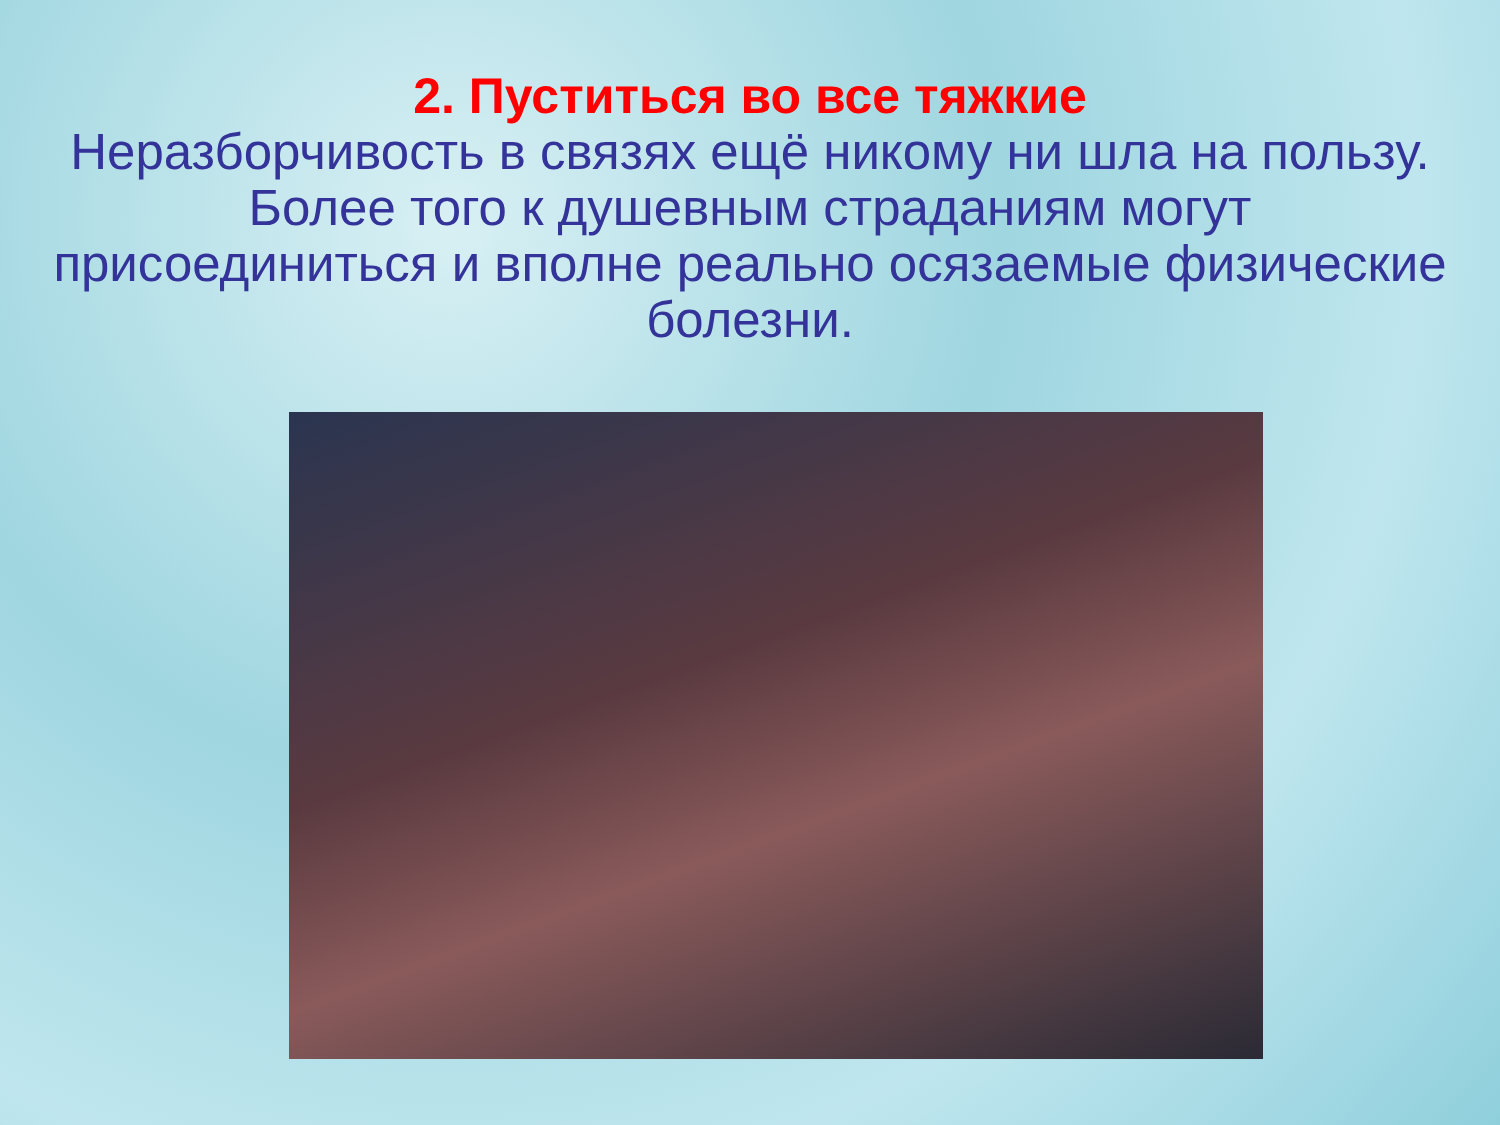2. Пуститься во все тяжкие
Неразборчивость в связях ещё никому ни шла на пользу. Более того к душевным страданиям могут присоединиться и вполне реально осязаемые физические болезни.